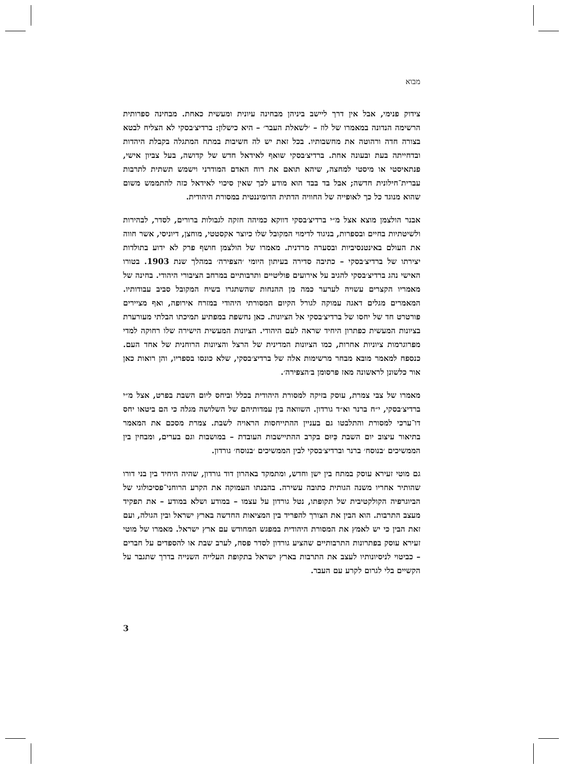מבוא
צידוק פנימי, אבל אין דרך ליישב ביניהן מבחינה עיונית ומעשית כאחת. מבחינה ספרותית הרשימה הנדונה במאמרו של לוז – ׳לשאלת העבר׳ – היא כישלון: ברדיצ׳בסקי לא הצליח לבטא בצורה חדה ורהוטה את מחשבותיו. בכל זאת יש לה חשיבות במתח המתגלה בקבלת היהדות ובדחייתה בעת ובעונה אחת. ברדיצ׳בסקי שואף לאידאל חדש של קדושה, בעל צביון אישי, פנתאיסטי או מיסטי למחצה, שיהא תואם את רוח האדם המודרני וישמש תשתית לתרבות עברית־חילונית חדשה; אבל בד בבד הוא מודע לכך שאין סיכוי לאידאל כזה להתממש משום שהוא מנוגד כל כך לאופייה של החוויה הדתית הדומיננטית במסורת היהודית.
אבנר הולצמן מוצא אצל מ״י ברדיצ׳בסקי דווקא כמיהה חזקה לגבולות ברורים, לסדר, לבהירות ולשיטתיות בחיים ובספרות, בניגוד לדימוי המקובל שלו כיוצר אקסטטי, מוחצן, דיוניסי, אשר חווה את העולם באינטנסיביות ובסערה מרדנית. מאמרו של הולצמן חושף פרק לא ידוע בתולדות יצירתו של ברדיצ׳בסקי – כתיבה סדירה בעיתון היומי ׳הצפירה׳ במהלך שנת 1903. בטורו האישי נהג ברדיצ׳בסקי להגיב על אירועים פוליטיים ותרבותיים במרחב הציבורי היהודי. בחינה של מאמריו הקצרים עשויה לערער כמה מן ההנחות שהשתגרו בשיח המקובל סביב עבודותיו. המאמרים מגלים דאגה עמוקה לגורל הקיום המסורתי היהודי במזרח אירופה, ואף מציירים פורטרט חד של יחסו של ברדיצ׳בסקי אל הציונות. כאן נחשפת במפתיע תמיכתו הבלתי מעורערת בציונות המעשית כפתרון היחיד שראה לעם היהודי. הציונות המעשית הישירה שלו רחוקה למדי מפרוגרמות ציוניות אחרות, כמו הציונות המדינית של הרצל והציונות הרוחנית של אחד העם. כנספח למאמר מובא מבחר מרשימות אלה של ברדיצ׳בסקי, שלא כונסו בספריו, והן רואות כאן אור כלשונן לראשונה מאז פרסומן ב׳הצפירה׳.
מאמרו של צבי צמרת, עוסק בזיקה למסורת היהודית בכלל וביחס ליום השבת בפרט, אצל מ״י ברדיצ׳בסקי, י״ח ברנר וא״ד גורדון. השוואה בין עמדותיהם של השלושה מגלה כי הם ביטאו יחס דו־ערכי למסורת והתלבטו גם בעניין ההתייחסות הראויה לשבת. צמרת מסכם את המאמר בתיאור עיצוב יום השבת כִּיוּם בקרב ההתיישבות העובדת – במושבות וגם בערים, ומבחין בין הממשיכים ׳בנוסח׳ ברנר וברדיצ׳בסקי לבין הממשיכים ׳בנוסח׳ גורדון.
גם מוטי זעירא עוסק במתח בין ישן וחדש, ומתמקד באהרון דוד גורדון, שהיה היחיד בין בני דורו שהותיר אחריו משנה הגותית כתובה עשירה. בהבנתו העמוקה את הקרע הרוחני־פסיכולוגי של הביוגרפיה הקולקטיבית של תקופתו, נטל גורדון על עצמו – במודע ושלא במודע – את תפקיד מעצב התרבות. הוא הבין את הצורך להפריד בין המציאות החדשה בארץ ישראל ובין הגולה, ועם זאת הבין כי יש לאמץ את המסורת היהודית במפגש המחודש עם ארץ ישראל. מאמרו של מוטי זעירא עוסק בפתרונות התרבותיים שהציע גורדון לסדר פסח, לערב שבת או להספדים על חברים – כביטוי לניסיונותיו לעצב את התרבות בארץ ישראל בתקופת העלייה השנייה בדרך שתגבר על הקשיים בלי לגרום לקרע עם העבר.
3